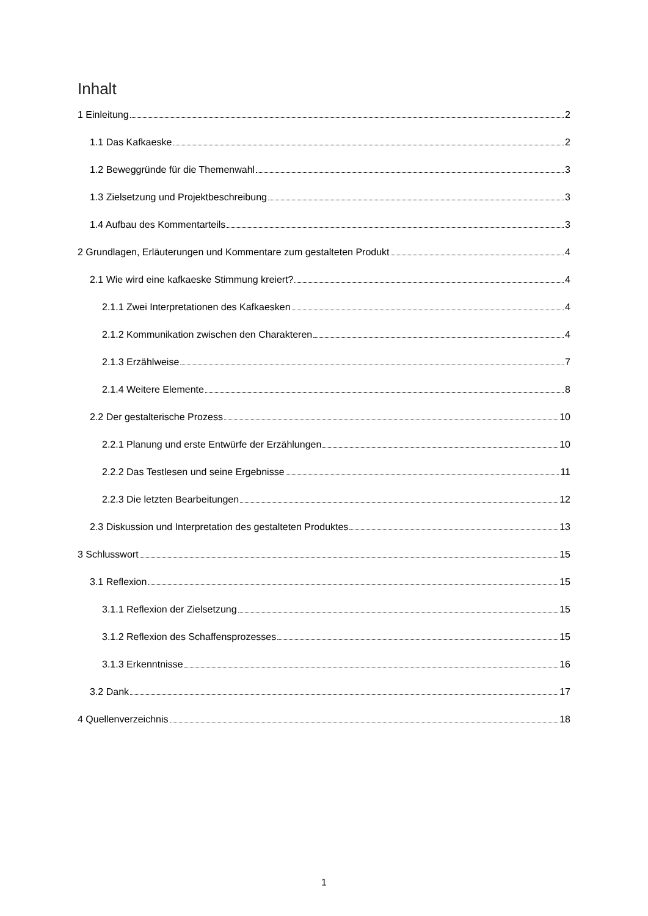Inhalt
1 Einleitung 2
1.1 Das Kafkaeske 2
1.2 Beweggründe für die Themenwahl 3
1.3 Zielsetzung und Projektbeschreibung 3
1.4 Aufbau des Kommentarteils 3
2 Grundlagen, Erläuterungen und Kommentare zum gestalteten Produkt 4
2.1 Wie wird eine kafkaeske Stimmung kreiert? 4
2.1.1 Zwei Interpretationen des Kafkaesken 4
2.1.2 Kommunikation zwischen den Charakteren 4
2.1.3 Erzählweise 7
2.1.4 Weitere Elemente 8
2.2 Der gestalterische Prozess 10
2.2.1 Planung und erste Entwürfe der Erzählungen 10
2.2.2 Das Testlesen und seine Ergebnisse 11
2.2.3 Die letzten Bearbeitungen 12
2.3 Diskussion und Interpretation des gestalteten Produktes 13
3 Schlusswort 15
3.1 Reflexion 15
3.1.1 Reflexion der Zielsetzung 15
3.1.2 Reflexion des Schaffensprozesses 15
3.1.3 Erkenntnisse 16
3.2 Dank 17
4 Quellenverzeichnis 18
1